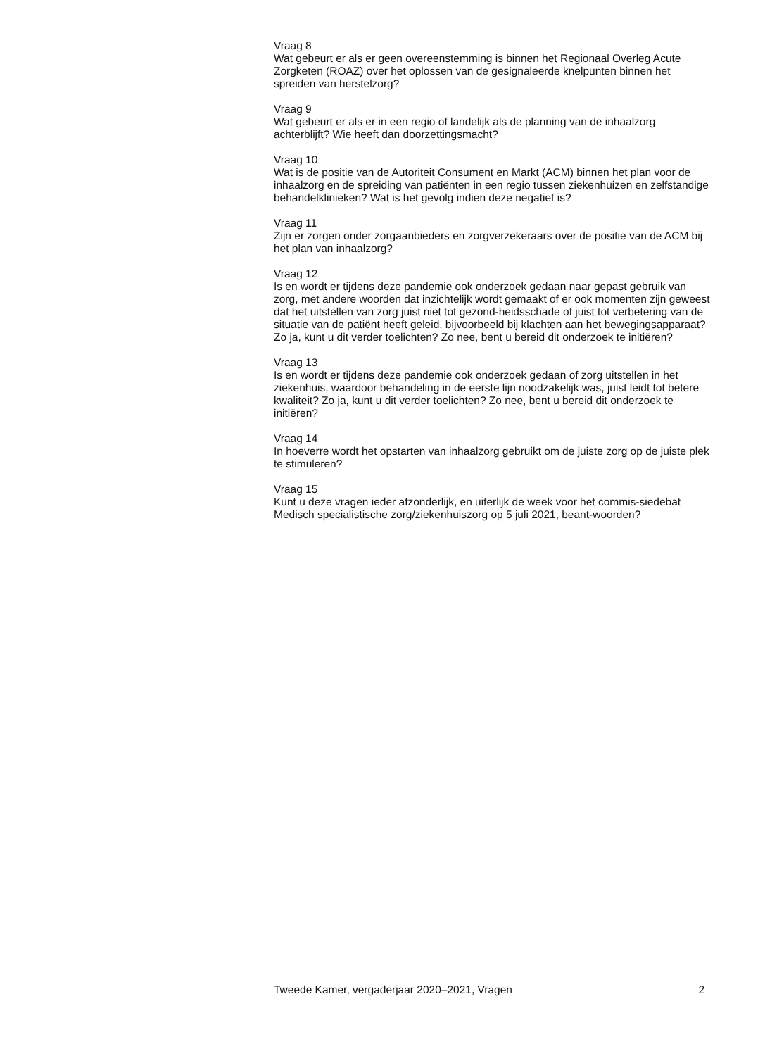Vraag 8
Wat gebeurt er als er geen overeenstemming is binnen het Regionaal Overleg Acute Zorgketen (ROAZ) over het oplossen van de gesignaleerde knelpunten binnen het spreiden van herstelzorg?
Vraag 9
Wat gebeurt er als er in een regio of landelijk als de planning van de inhaalzorg achterblijft? Wie heeft dan doorzettingsmacht?
Vraag 10
Wat is de positie van de Autoriteit Consument en Markt (ACM) binnen het plan voor de inhaalzorg en de spreiding van patiënten in een regio tussen ziekenhuizen en zelfstandige behandelklinieken? Wat is het gevolg indien deze negatief is?
Vraag 11
Zijn er zorgen onder zorgaanbieders en zorgverzekeraars over de positie van de ACM bij het plan van inhaalzorg?
Vraag 12
Is en wordt er tijdens deze pandemie ook onderzoek gedaan naar gepast gebruik van zorg, met andere woorden dat inzichtelijk wordt gemaakt of er ook momenten zijn geweest dat het uitstellen van zorg juist niet tot gezond-heidsschade of juist tot verbetering van de situatie van de patiënt heeft geleid, bijvoorbeeld bij klachten aan het bewegingsapparaat? Zo ja, kunt u dit verder toelichten? Zo nee, bent u bereid dit onderzoek te initiëren?
Vraag 13
Is en wordt er tijdens deze pandemie ook onderzoek gedaan of zorg uitstellen in het ziekenhuis, waardoor behandeling in de eerste lijn noodzakelijk was, juist leidt tot betere kwaliteit? Zo ja, kunt u dit verder toelichten? Zo nee, bent u bereid dit onderzoek te initiëren?
Vraag 14
In hoeverre wordt het opstarten van inhaalzorg gebruikt om de juiste zorg op de juiste plek te stimuleren?
Vraag 15
Kunt u deze vragen ieder afzonderlijk, en uiterlijk de week voor het commis-siedebat Medisch specialistische zorg/ziekenhuiszorg op 5 juli 2021, beant-woorden?
Tweede Kamer, vergaderjaar 2020–2021, Vragen 2